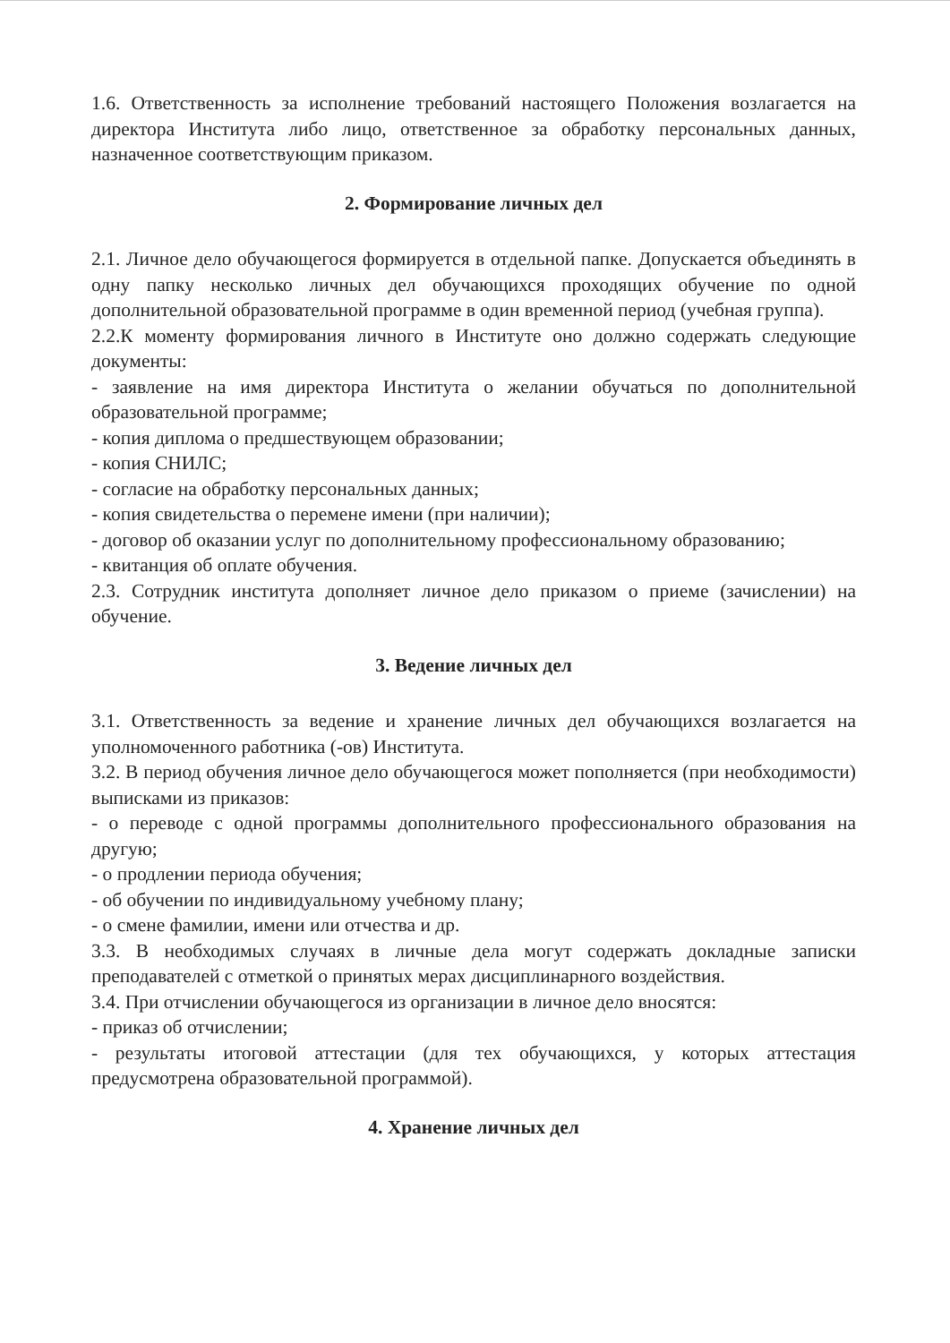1.6. Ответственность за исполнение требований настоящего Положения возлагается на директора Института либо лицо, ответственное за обработку персональных данных, назначенное соответствующим приказом.
2. Формирование личных дел
2.1. Личное дело обучающегося формируется в отдельной папке. Допускается объединять в одну папку несколько личных дел обучающихся проходящих обучение по одной дополнительной образовательной программе в один временной период (учебная группа).
2.2.К моменту формирования личного в Институте оно должно содержать следующие документы:
- заявление на имя директора Института о желании обучаться по дополнительной образовательной программе;
- копия диплома о предшествующем образовании;
- копия СНИЛС;
- согласие на обработку персональных данных;
- копия свидетельства о перемене имени (при наличии);
- договор об оказании услуг по дополнительному профессиональному образованию;
- квитанция об оплате обучения.
2.3. Сотрудник института дополняет личное дело приказом о приеме (зачислении) на обучение.
3. Ведение личных дел
3.1. Ответственность за ведение и хранение личных дел обучающихся возлагается на уполномоченного работника (-ов) Института.
3.2. В период обучения личное дело обучающегося может пополняется (при необходимости) выписками из приказов:
- о переводе с одной программы дополнительного профессионального образования на другую;
- о продлении периода обучения;
- об обучении по индивидуальному учебному плану;
- о смене фамилии, имени или отчества и др.
3.3. В необходимых случаях в личные дела могут содержать докладные записки преподавателей с отметкой о принятых мерах дисциплинарного воздействия.
3.4. При отчислении обучающегося из организации в личное дело вносятся:
- приказ об отчислении;
- результаты итоговой аттестации (для тех обучающихся, у которых аттестация предусмотрена образовательной программой).
4. Хранение личных дел